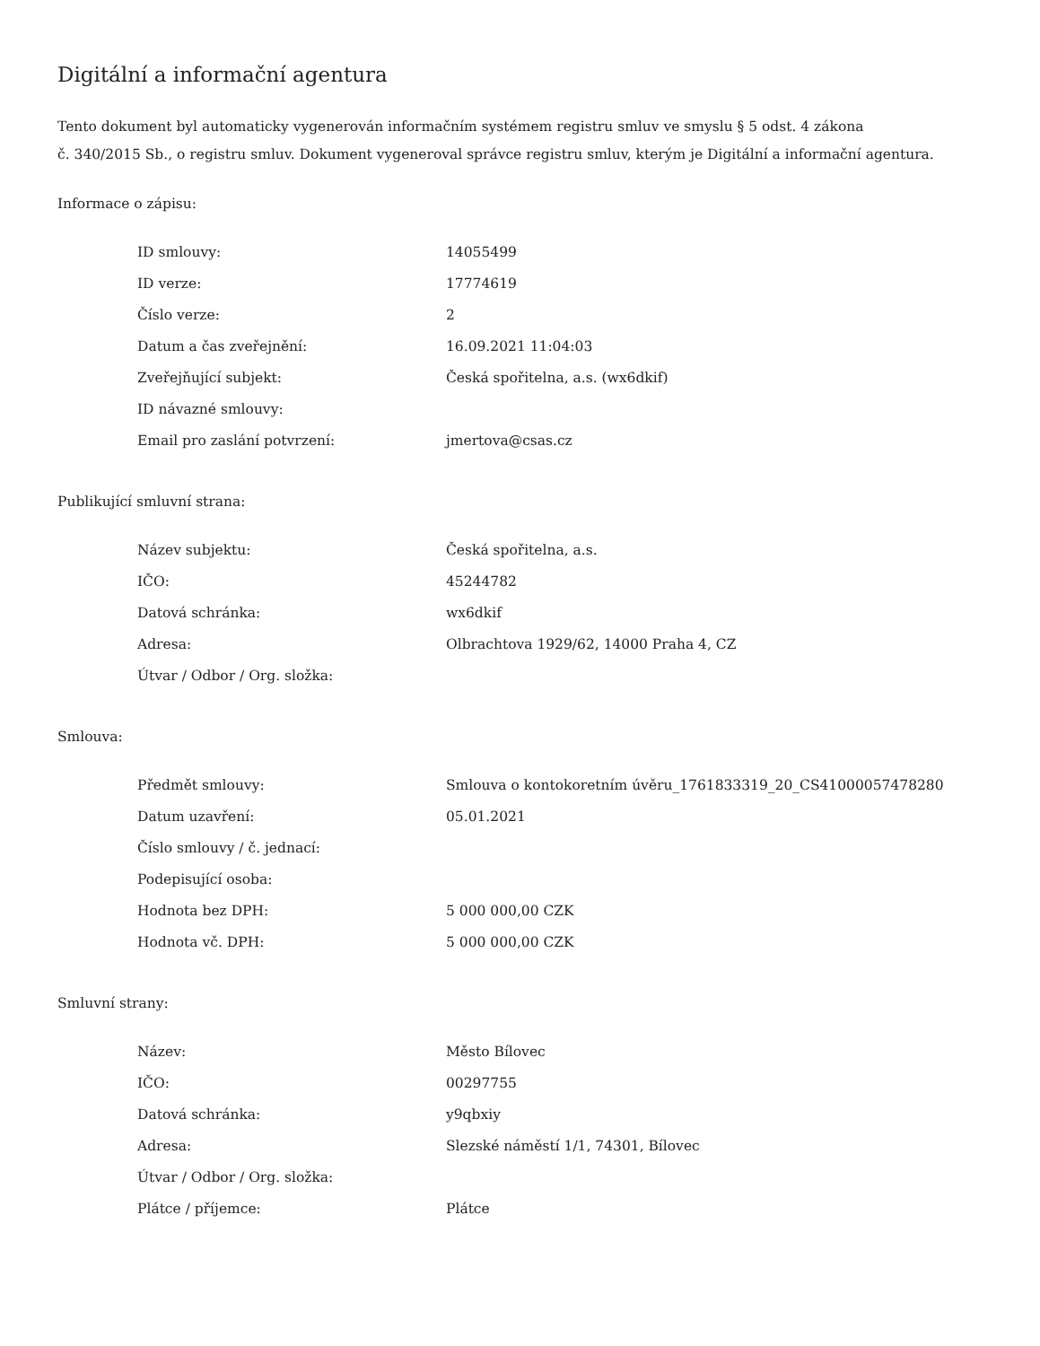Digitální a informační agentura
Tento dokument byl automaticky vygenerován informačním systémem registru smluv ve smyslu § 5 odst. 4 zákona
č. 340/2015 Sb., o registru smluv. Dokument vygeneroval správce registru smluv, kterým je Digitální a informační agentura.
Informace o zápisu:
| ID smlouvy: | 14055499 |
| ID verze: | 17774619 |
| Číslo verze: | 2 |
| Datum a čas zveřejnění: | 16.09.2021 11:04:03 |
| Zveřejňující subjekt: | Česká spořitelna, a.s. (wx6dkif) |
| ID návazné smlouvy: | |
| Email pro zaslání potvrzení: | jmertova@csas.cz |
Publikující smluvní strana:
| Název subjektu: | Česká spořitelna, a.s. |
| IČO: | 45244782 |
| Datová schránka: | wx6dkif |
| Adresa: | Olbrachtova 1929/62, 14000 Praha 4, CZ |
| Útvar / Odbor / Org. složka: | |
Smlouva:
| Předmět smlouvy: | Smlouva o kontokoretním úvěru_1761833319_20_CS41000057478280 |
| Datum uzavření: | 05.01.2021 |
| Číslo smlouvy / č. jednací: | |
| Podepisující osoba: | |
| Hodnota bez DPH: | 5 000 000,00 CZK |
| Hodnota vč. DPH: | 5 000 000,00 CZK |
Smluvní strany:
| Název: | Město Bílovec |
| IČO: | 00297755 |
| Datová schránka: | y9qbxiy |
| Adresa: | Slezské náměstí 1/1, 74301, Bílovec |
| Útvar / Odbor / Org. složka: | |
| Plátce / příjemce: | Plátce |